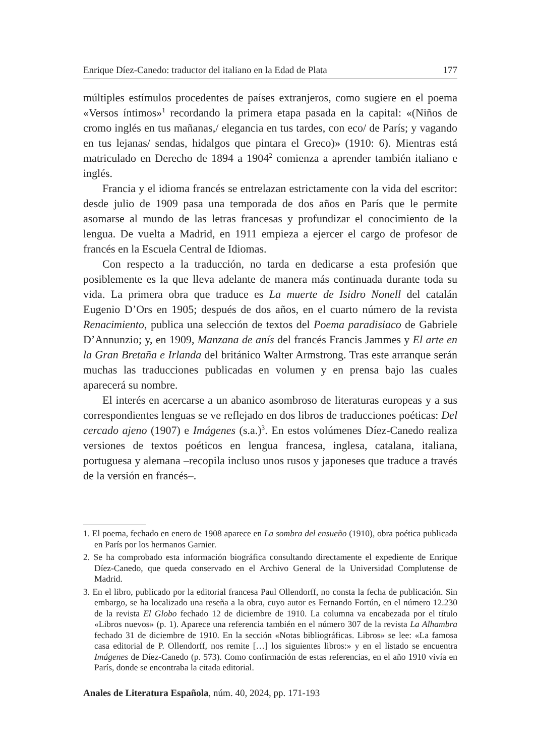Enrique Díez-Canedo: traductor del italiano en la Edad de Plata 177
múltiples estímulos procedentes de países extranjeros, como sugiere en el poema «Versos íntimos»<sup>1</sup> recordando la primera etapa pasada en la capital: «(Niños de cromo inglés en tus mañanas,/ elegancia en tus tardes, con eco/ de París; y vagando en tus lejanas/ sendas, hidalgos que pintara el Greco)» (1910: 6). Mientras está matriculado en Derecho de 1894 a 1904<sup>2</sup> comienza a aprender también italiano e inglés.
Francia y el idioma francés se entrelazan estrictamente con la vida del escritor: desde julio de 1909 pasa una temporada de dos años en París que le permite asomarse al mundo de las letras francesas y profundizar el conocimiento de la lengua. De vuelta a Madrid, en 1911 empieza a ejercer el cargo de profesor de francés en la Escuela Central de Idiomas.
Con respecto a la traducción, no tarda en dedicarse a esta profesión que posiblemente es la que lleva adelante de manera más continuada durante toda su vida. La primera obra que traduce es La muerte de Isidro Nonell del catalán Eugenio D’Ors en 1905; después de dos años, en el cuarto número de la revista Renacimiento, publica una selección de textos del Poema paradisiaco de Gabriele D’Annunzio; y, en 1909, Manzana de anís del francés Francis Jammes y El arte en la Gran Bretaña e Irlanda del británico Walter Armstrong. Tras este arranque serán muchas las traducciones publicadas en volumen y en prensa bajo las cuales aparecerá su nombre.
El interés en acercarse a un abanico asombroso de literaturas europeas y a sus correspondientes lenguas se ve reflejado en dos libros de traducciones poéticas: Del cercado ajeno (1907) e Imágenes (s.a.)<sup>3</sup>. En estos volúmenes Díez-Canedo realiza versiones de textos poéticos en lengua francesa, inglesa, catalana, italiana, portuguesa y alemana –recopila incluso unos rusos y japoneses que traduce a través de la versión en francés–.
1. El poema, fechado en enero de 1908 aparece en La sombra del ensueño (1910), obra poética publicada en París por los hermanos Garnier.
2. Se ha comprobado esta información biográfica consultando directamente el expediente de Enrique Díez-Canedo, que queda conservado en el Archivo General de la Universidad Complutense de Madrid.
3. En el libro, publicado por la editorial francesa Paul Ollendorff, no consta la fecha de publicación. Sin embargo, se ha localizado una reseña a la obra, cuyo autor es Fernando Fortún, en el número 12.230 de la revista El Globo fechado 12 de diciembre de 1910. La columna va encabezada por el título «Libros nuevos» (p. 1). Aparece una referencia también en el número 307 de la revista La Alhambra fechado 31 de diciembre de 1910. En la sección «Notas bibliográficas. Libros» se lee: «La famosa casa editorial de P. Ollendorff, nos remite […] los siguientes libros:» y en el listado se encuentra Imágenes de Díez-Canedo (p. 573). Como confirmación de estas referencias, en el año 1910 vivía en París, donde se encontraba la citada editorial.
Anales de Literatura Española, núm. 40, 2024, pp. 171-193